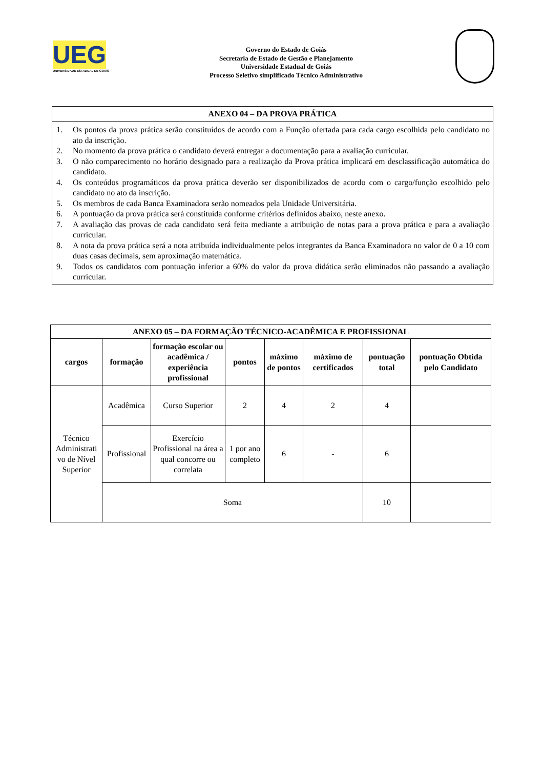UEG
UNIVERSIDADE ESTADUAL DE GOIÁS
Governo do Estado de Goiás
Secretaria de Estado de Gestão e Planejamento
Universidade Estadual de Goiás
Processo Seletivo simplificado Técnico Administrativo
| ANEXO 04 – DA PROVA PRÁTICA |
| --- |
| 1. Os pontos da prova prática serão constituídos de acordo com a Função ofertada para cada cargo escolhida pelo candidato no ato da inscrição. 2. No momento da prova prática o candidato deverá entregar a documentação para a avaliação curricular. 3. O não comparecimento no horário designado para a realização da Prova prática implicará em desclassificação automática do candidato. 4. Os conteúdos programáticos da prova prática deverão ser disponibilizados de acordo com o cargo/função escolhido pelo candidato no ato da inscrição. 5. Os membros de cada Banca Examinadora serão nomeados pela Unidade Universitária. 6. A pontuação da prova prática será constituída conforme critérios definidos abaixo, neste anexo. 7. A avaliação das provas de cada candidato será feita mediante a atribuição de notas para a prova prática e para a avaliação curricular. 8. A nota da prova prática será a nota atribuída individualmente pelos integrantes da Banca Examinadora no valor de 0 a 10 com duas casas decimais, sem aproximação matemática. 9. Todos os candidatos com pontuação inferior a 60% do valor da prova didática serão eliminados não passando a avaliação curricular. |
| ANEXO 05 – DA FORMAÇÃO TÉCNICO-ACADÊMICA E PROFISSIONAL | | | | | | | |
| --- | --- | --- | --- | --- | --- | --- | --- |
| cargos | formação | formação escolar ou acadêmica / experiência profissional | pontos | máximo de pontos | máximo de certificados | pontuação total | pontuação Obtida pelo Candidato |
| Técnico Administrati vo de Nível Superior | Acadêmica | Curso Superior | 2 | 4 | 2 | 4 | |
| | Profissional | Exercício Profissional na área a qual concorre ou correlata | 1 por ano completo | 6 | - | 6 | |
| | Soma | | | | | 10 | |